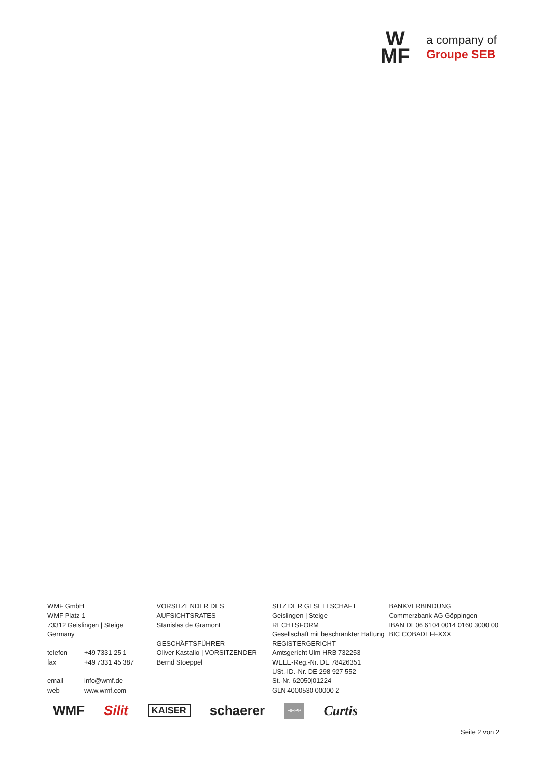W
MF
a company of
Groupe SEB
WMF GmbH
WMF Platz 1
73312 Geislingen | Steige
Germany
telefon +49 7331 25 1
fax +49 7331 45 387
email info@wmf.de
web www.wmf.com
VORSITZENDER DES AUFSICHTSRATES
Stanislas de Gramont
GESCHÄFTSFÜHRER
Oliver Kastalio | VORSITZENDER
Bernd Stoeppel
SITZ DER GESELLSCHAFT
Geislingen | Steige
RECHTSFORM
Gesellschaft mit beschränkter Haftung
REGISTERGERICHT
Amtsgericht Ulm HRB 732253
WEEE-Reg.-Nr. DE 78426351
USt.-ID.-Nr. DE 298 927 552
St.-Nr. 62050|01224
GLN 4000530 00000 2
BANKVERBINDUNG
Commerzbank AG Göppingen
IBAN DE06 6104 0014 0160 3000 00
BIC COBADEFFXXX
WMF Silit KAISER schaerer HEPP Curtis
Seite 2 von 2